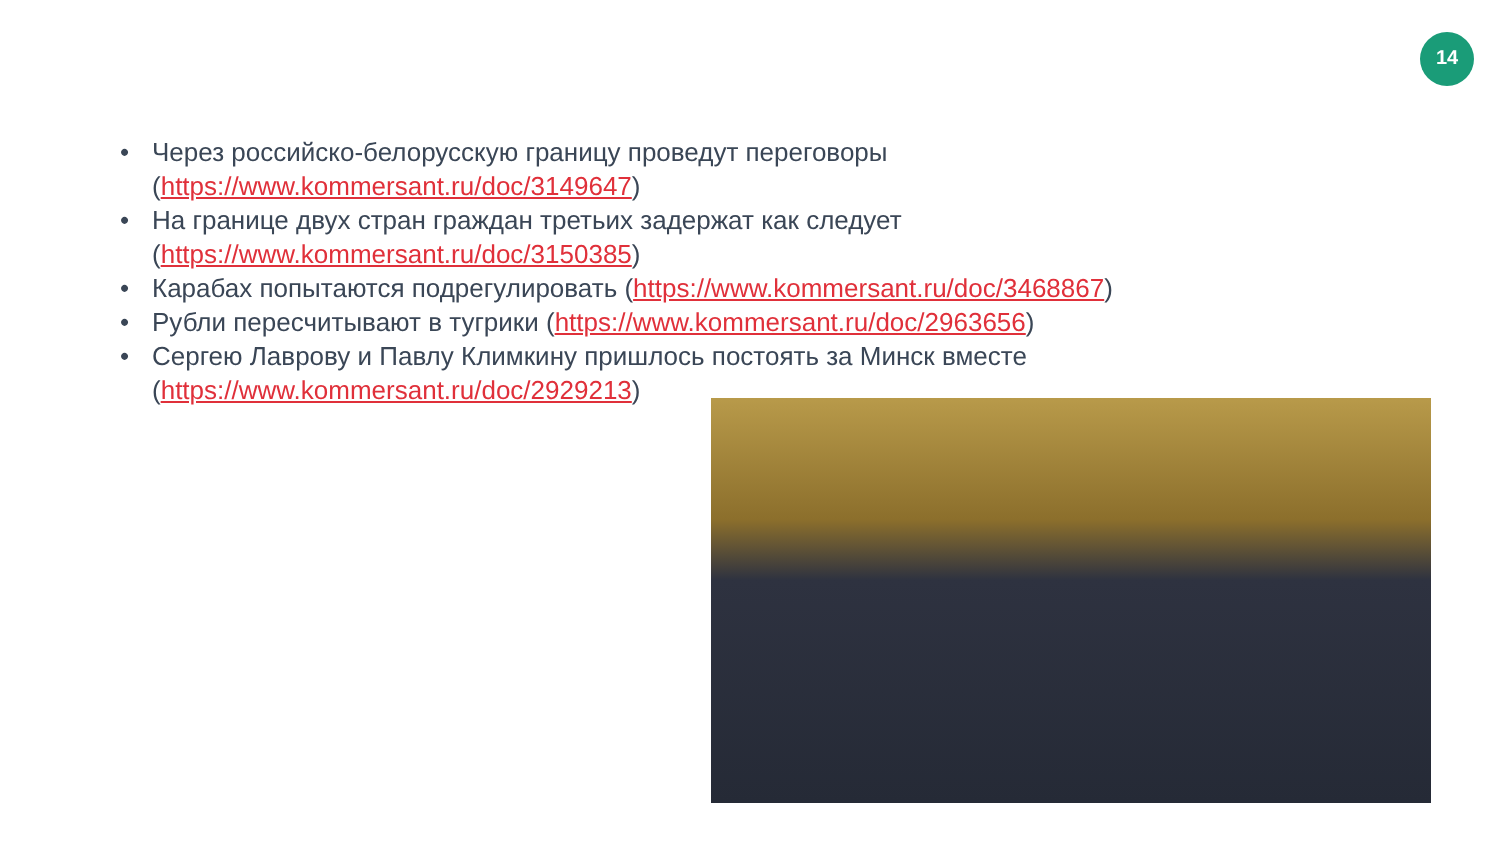14
• Через российско-белорусскую границу проведут переговоры (https://www.kommersant.ru/doc/3149647)
• На границе двух стран граждан третьих задержат как следует (https://www.kommersant.ru/doc/3150385)
• Карабах попытаются подрегулировать (https://www.kommersant.ru/doc/3468867)
• Рубли пересчитывают в тугрики (https://www.kommersant.ru/doc/2963656)
• Сергею Лаврову и Павлу Климкину пришлось постоять за Минск вместе (https://www.kommersant.ru/doc/2929213)